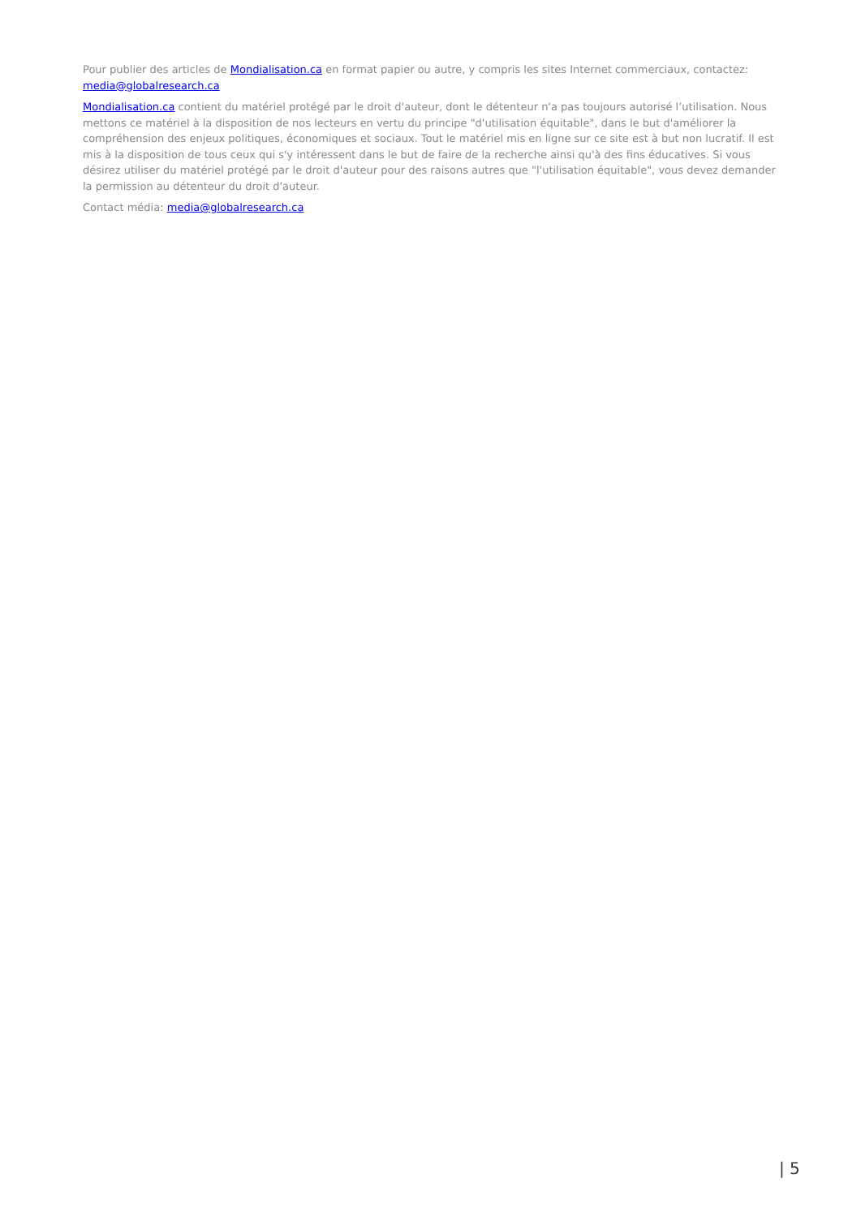Pour publier des articles de Mondialisation.ca en format papier ou autre, y compris les sites Internet commerciaux, contactez: media@globalresearch.ca
Mondialisation.ca contient du matériel protégé par le droit d'auteur, dont le détenteur n'a pas toujours autorisé l’utilisation. Nous mettons ce matériel à la disposition de nos lecteurs en vertu du principe "d'utilisation équitable", dans le but d'améliorer la compréhension des enjeux politiques, économiques et sociaux. Tout le matériel mis en ligne sur ce site est à but non lucratif. Il est mis à la disposition de tous ceux qui s'y intéressent dans le but de faire de la recherche ainsi qu'à des fins éducatives. Si vous désirez utiliser du matériel protégé par le droit d'auteur pour des raisons autres que "l'utilisation équitable", vous devez demander la permission au détenteur du droit d'auteur.
Contact média: media@globalresearch.ca
| 5